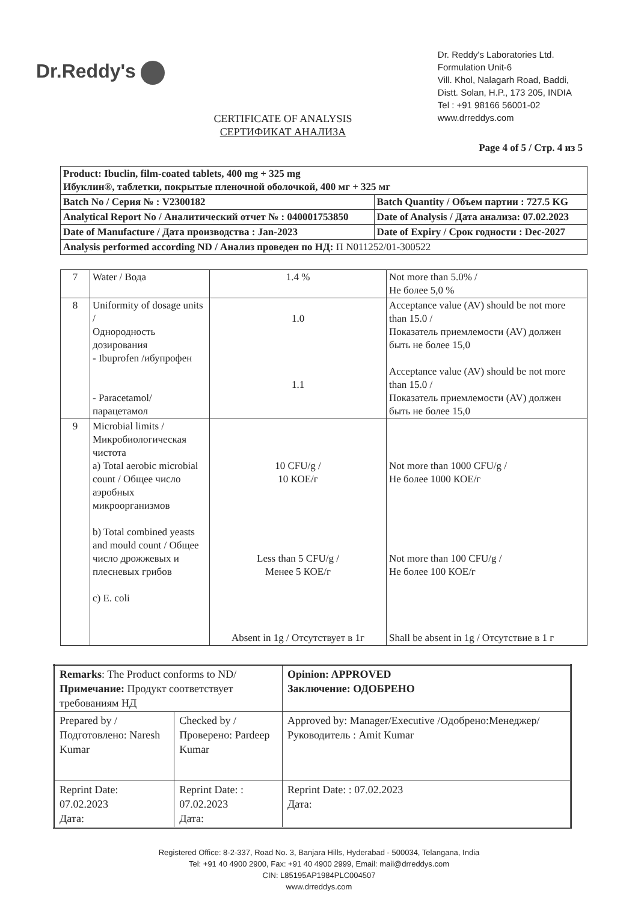Dr.Reddy's
Dr. Reddy's Laboratories Ltd.
Formulation Unit-6
Vill. Khol, Nalagarh Road, Baddi,
Distt. Solan, H.P., 173 205, INDIA
Tel : +91 98166 56001-02
www.drreddys.com
CERTIFICATE OF ANALYSIS
СЕРТИФИКАТ АНАЛИЗА
Page 4 of 5 / Стр. 4 из 5
| Product: Ibuclin, film-coated tablets, 400 mg + 325 mg Ибуклин®, таблетки, покрытые пленочной оболочкой, 400 мг + 325 мг | |
| Batch No / Серия № : V2300182 | Batch Quantity / Объем партии : 727.5 KG |
| Analytical Report No / Аналитический отчет № : 040001753850 | Date of Analysis / Дата анализа: 07.02.2023 |
| Date of Manufacture / Дата производства : Jan-2023 | Date of Expiry / Срок годности : Dec-2027 |
| Analysis performed according ND / Анализ проведен по НД: П N011252/01-300522 | |
| 7 | Water / Вода | 1.4 % | Not more than 5.0% / Не более 5,0 % |
| 8 | Uniformity of dosage units / Однородность дозирования - Ibuprofen /ибупрофен - Paracetamol/ парацетамол | 1.0 1.1 | Acceptance value (AV) should be not more than 15.0 / Показатель приемлемости (AV) должен быть не более 15,0 Acceptance value (AV) should be not more than 15.0 / Показатель приемлемости (AV) должен быть не более 15,0 |
| 9 | Microbial limits / Микробиологическая чистота a) Total aerobic microbial count / Общее число аэробных микроорганизмов b) Total combined yeasts and mould count / Общее число дрожжевых и плесневых грибов c) E. coli | 10 CFU/g / 10 КОЕ/г Less than 5 CFU/g / Менее 5 КОЕ/г Absent in 1g / Отсутствует в 1г | Not more than 1000 CFU/g / Не более 1000 КОЕ/г Not more than 100 CFU/g / Не более 100 КОЕ/г Shall be absent in 1g / Отсутствие в 1 г |
| Remarks : The Product conforms to ND/ Примечание: Продукт соответствует требованиям НД | | Opinion: APPROVED Заключение: ОДОБРЕНО |
| Prepared by / Подготовлено: Naresh Kumar | Checked by / Проверено: Pardeep Kumar | Approved by: Manager/Executive /Одобрено:Менеджер/Руководитель : Amit Kumar |
| Reprint Date: 07.02.2023 Дата: | Reprint Date: : 07.02.2023 Дата: | Reprint Date: : 07.02.2023 Дата: |
Registered Office: 8-2-337, Road No. 3, Banjara Hills, Hyderabad - 500034, Telangana, India
Tel: +91 40 4900 2900, Fax: +91 40 4900 2999, Email: mail@drreddys.com
CIN: L85195AP1984PLC004507
www.drreddys.com